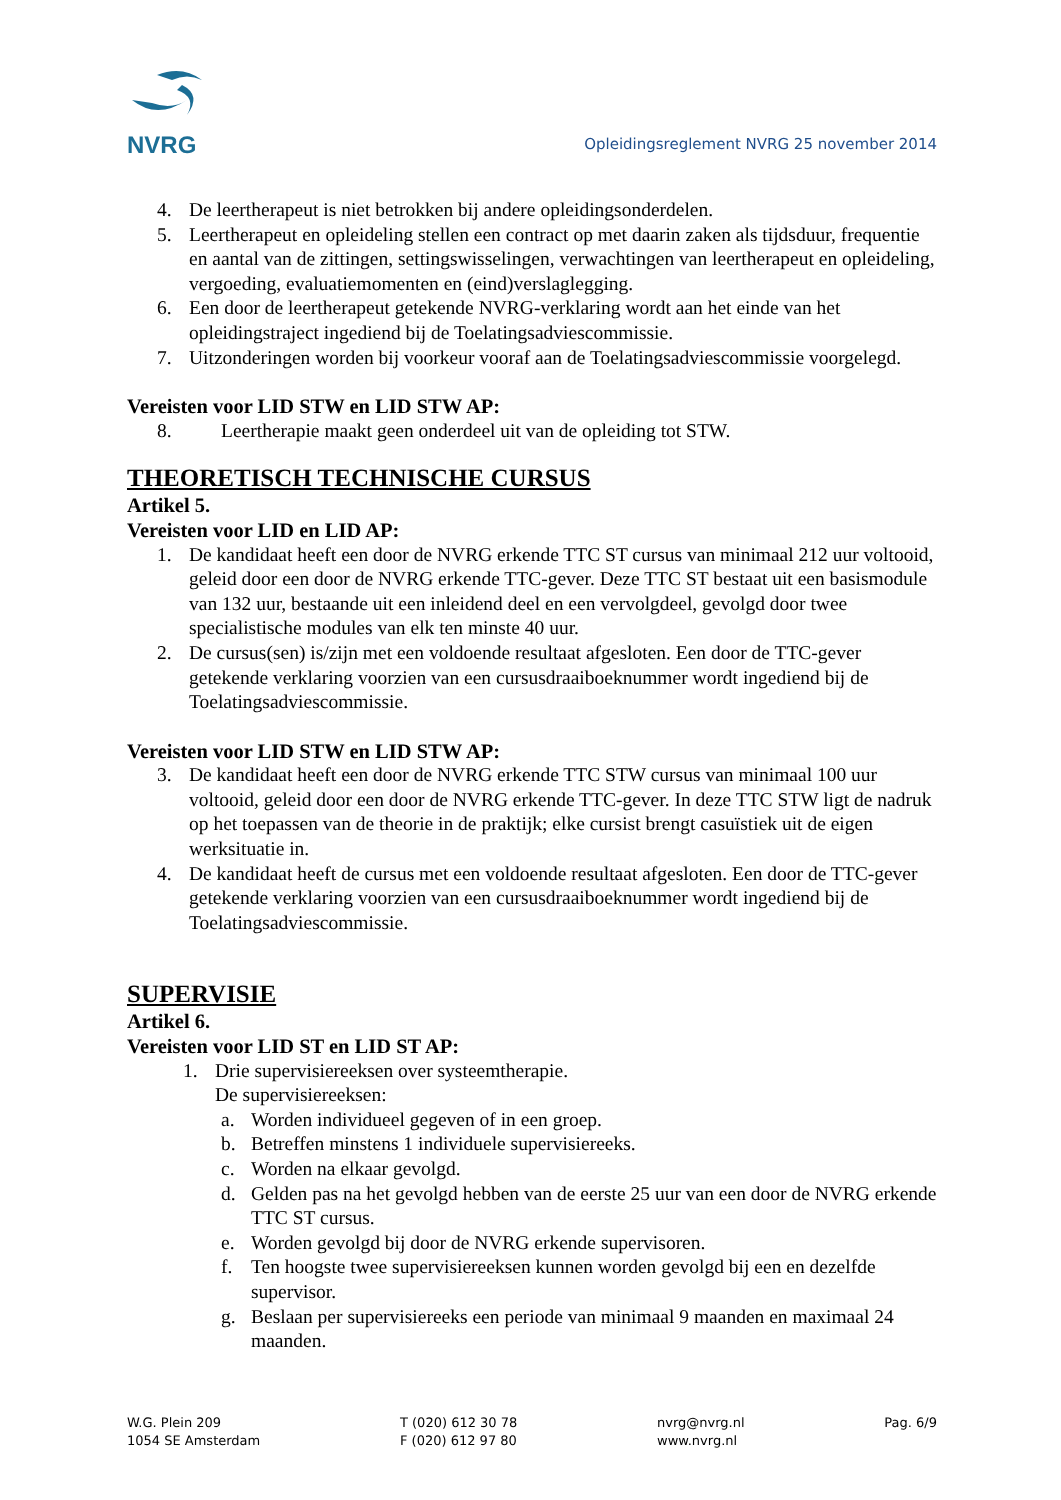NVRG
Opleidingsreglement NVRG 25 november 2014
4. De leertherapeut is niet betrokken bij andere opleidingsonderdelen.
5. Leertherapeut en opleideling stellen een contract op met daarin zaken als tijdsduur, frequentie en aantal van de zittingen, settingswisselingen, verwachtingen van leertherapeut en opleideling, vergoeding, evaluatiemomenten en (eind)verslaglegging.
6. Een door de leertherapeut getekende NVRG-verklaring wordt aan het einde van het opleidingstraject ingediend bij de Toelatingsadviescommissie.
7. Uitzonderingen worden bij voorkeur vooraf aan de Toelatingsadviescommissie voorgelegd.
Vereisten voor LID STW en LID STW AP:
8. Leertherapie maakt geen onderdeel uit van de opleiding tot STW.
THEORETISCH TECHNISCHE CURSUS
Artikel 5.
Vereisten voor LID en LID AP:
1. De kandidaat heeft een door de NVRG erkende TTC ST cursus van minimaal 212 uur voltooid, geleid door een door de NVRG erkende TTC-gever. Deze TTC ST bestaat uit een basismodule van 132 uur, bestaande uit een inleidend deel en een vervolgdeel, gevolgd door twee specialistische modules van elk ten minste 40 uur.
2. De cursus(sen) is/zijn met een voldoende resultaat afgesloten. Een door de TTC-gever getekende verklaring voorzien van een cursusdraaiboeknummer wordt ingediend bij de Toelatingsadviescommissie.
Vereisten voor LID STW en LID STW AP:
3. De kandidaat heeft een door de NVRG erkende TTC STW cursus van minimaal 100 uur voltooid, geleid door een door de NVRG erkende TTC-gever. In deze TTC STW ligt de nadruk op het toepassen van de theorie in de praktijk; elke cursist brengt casuïstiek uit de eigen werksituatie in.
4. De kandidaat heeft de cursus met een voldoende resultaat afgesloten. Een door de TTC-gever getekende verklaring voorzien van een cursusdraaiboeknummer wordt ingediend bij de Toelatingsadviescommissie.
SUPERVISIE
Artikel 6.
Vereisten voor LID ST en LID ST AP:
1. Drie supervisiereeksen over systeemtherapie.
De supervisiereeksen:
a. Worden individueel gegeven of in een groep.
b. Betreffen minstens 1 individuele supervisiereeks.
c. Worden na elkaar gevolgd.
d. Gelden pas na het gevolgd hebben van de eerste 25 uur van een door de NVRG erkende TTC ST cursus.
e. Worden gevolgd bij door de NVRG erkende supervisoren.
f. Ten hoogste twee supervisiereeksen kunnen worden gevolgd bij een en dezelfde supervisor.
g. Beslaan per supervisiereeks een periode van minimaal 9 maanden en maximaal 24 maanden.
W.G. Plein 209
1054 SE Amsterdam
T (020) 612 30 78
F (020) 612 97 80
nvrg@nvrg.nl
www.nvrg.nl
Pag. 6/9